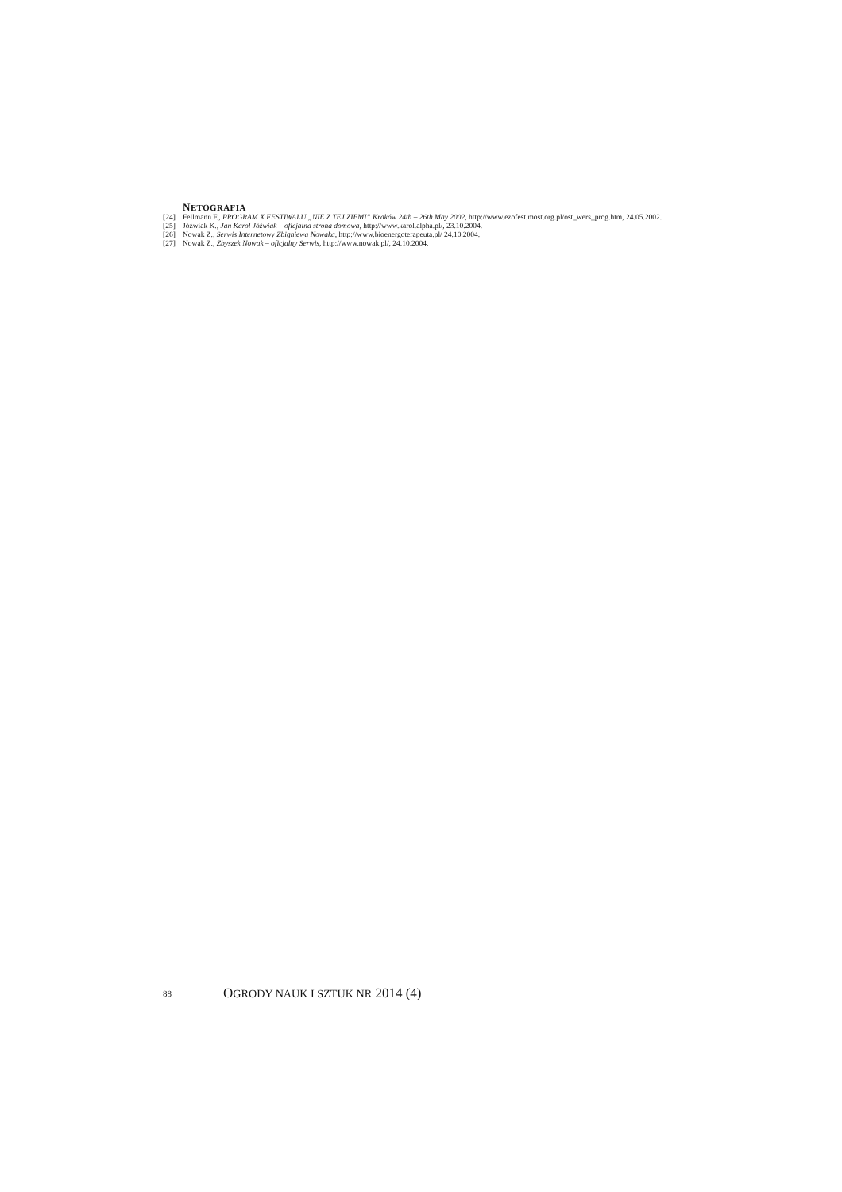NETOGRAFIA
[24] Fellmann F., PROGRAM X FESTIWALU „NIE Z TEJ ZIEMI” Kraków 24th – 26th May 2002, http://www.ezofest.most.org.pl/ost_wers_prog.htm, 24.05.2002.
[25] Jóźwiak K., Jan Karol Jóźwiak – oficjalna strona domowa, http://www.karol.alpha.pl/, 23.10.2004.
[26] Nowak Z., Serwis Internetowy Zbigniewa Nowaka, http://www.bioenergoterapeuta.pl/ 24.10.2004.
[27] Nowak Z., Zbyszek Nowak – oficjalny Serwis, http://www.nowak.pl/, 24.10.2004.
88
OGRODY NAUK I SZTUK NR 2014 (4)